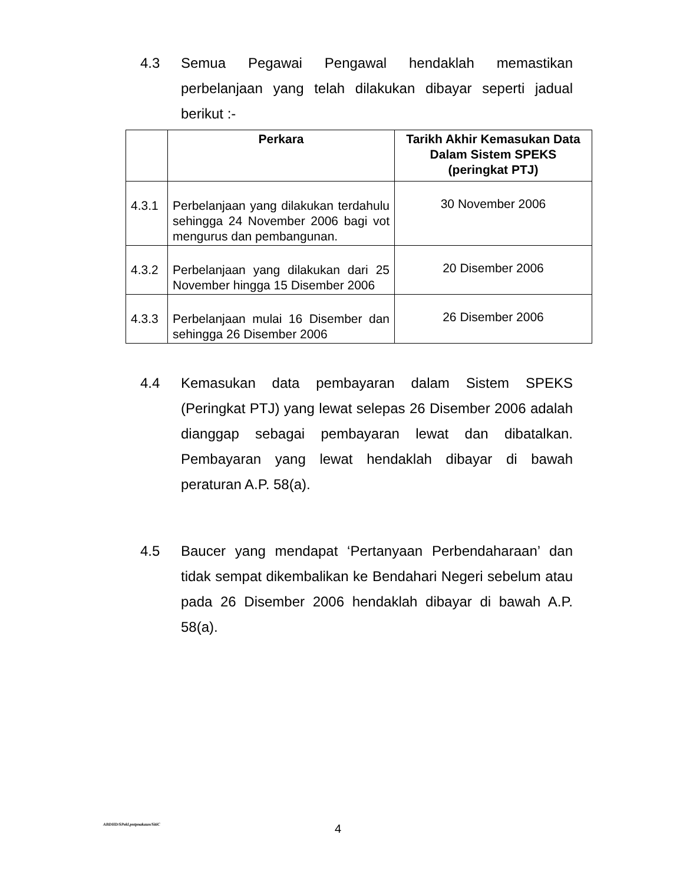4.3 Semua Pegawai Pengawal hendaklah memastikan perbelanjaan yang telah dilakukan dibayar seperti jadual berikut :-
| | Perkara | Tarikh Akhir Kemasukan Data Dalam Sistem SPEKS (peringkat PTJ) |
| --- | --- | --- |
| 4.3.1 | Perbelanjaan yang dilakukan terdahulu sehingga 24 November 2006 bagi vot mengurus dan pembangunan. | 30 November 2006 |
| 4.3.2 | Perbelanjaan yang dilakukan dari 25 November hingga 15 Disember 2006 | 20 Disember 2006 |
| 4.3.3 | Perbelanjaan mulai 16 Disember dan sehingga 26 Disember 2006 | 26 Disember 2006 |
4.4 Kemasukan data pembayaran dalam Sistem SPEKS (Peringkat PTJ) yang lewat selepas 26 Disember 2006 adalah dianggap sebagai pembayaran lewat dan dibatalkan. Pembayaran yang lewat hendaklah dibayar di bawah peraturan A.P. 58(a).
4.5 Baucer yang mendapat ‘Pertanyaan Perbendaharaan’ dan tidak sempat dikembalikan ke Bendahari Negeri sebelum atau pada 26 Disember 2006 hendaklah dibayar di bawah A.P. 58(a).
ABDHD/SPekl.pntpnakaun/SitiC 4